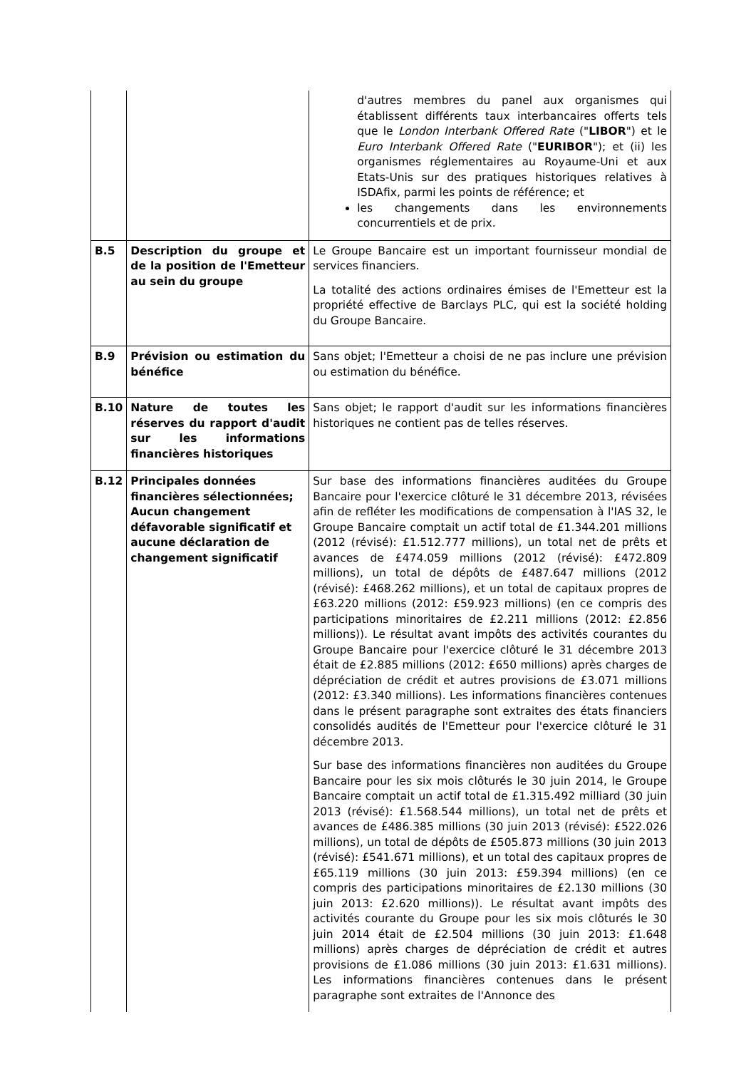| | | d'autres membres du panel aux organismes qui établissent différents taux interbancaires offerts tels que le London Interbank Offered Rate (" LIBOR ") et le Euro Interbank Offered Rate (" EURIBOR "); et (ii) les organismes réglementaires au Royaume-Uni et aux Etats-Unis sur des pratiques historiques relatives à ISDAfix, parmi les points de référence; et les changements dans les environnements concurrentiels et de prix. |
| B.5 | Description du groupe et de la position de l'Emetteur au sein du groupe | Le Groupe Bancaire est un important fournisseur mondial de services financiers. La totalité des actions ordinaires émises de l'Emetteur est la propriété effective de Barclays PLC, qui est la société holding du Groupe Bancaire. |
| B.9 | Prévision ou estimation du bénéfice | Sans objet; l'Emetteur a choisi de ne pas inclure une prévision ou estimation du bénéfice. |
| B.10 | Nature de toutes les réserves du rapport d'audit sur les informations financières historiques | Sans objet; le rapport d'audit sur les informations financières historiques ne contient pas de telles réserves. |
| B.12 | Principales données financières sélectionnées; Aucun changement défavorable significatif et aucune déclaration de changement significatif | Sur base des informations financières auditées du Groupe Bancaire pour l'exercice clôturé le 31 décembre 2013, révisées afin de refléter les modifications de compensation à l'IAS 32, le Groupe Bancaire comptait un actif total de £1.344.201 millions (2012 (révisé): £1.512.777 millions), un total net de prêts et avances de £474.059 millions (2012 (révisé): £472.809 millions), un total de dépôts de £487.647 millions (2012 (révisé): £468.262 millions), et un total de capitaux propres de £63.220 millions (2012: £59.923 millions) (en ce compris des participations minoritaires de £2.211 millions (2012: £2.856 millions)). Le résultat avant impôts des activités courantes du Groupe Bancaire pour l'exercice clôturé le 31 décembre 2013 était de £2.885 millions (2012: £650 millions) après charges de dépréciation de crédit et autres provisions de £3.071 millions (2012: £3.340 millions). Les informations financières contenues dans le présent paragraphe sont extraites des états financiers consolidés audités de l'Emetteur pour l'exercice clôturé le 31 décembre 2013. Sur base des informations financières non auditées du Groupe Bancaire pour les six mois clôturés le 30 juin 2014, le Groupe Bancaire comptait un actif total de £1.315.492 milliard (30 juin 2013 (révisé): £1.568.544 millions), un total net de prêts et avances de £486.385 millions (30 juin 2013 (révisé): £522.026 millions), un total de dépôts de £505.873 millions (30 juin 2013 (révisé): £541.671 millions), et un total des capitaux propres de £65.119 millions (30 juin 2013: £59.394 millions) (en ce compris des participations minoritaires de £2.130 millions (30 juin 2013: £2.620 millions)). Le résultat avant impôts des activités courante du Groupe pour les six mois clôturés le 30 juin 2014 était de £2.504 millions (30 juin 2013: £1.648 millions) après charges de dépréciation de crédit et autres provisions de £1.086 millions (30 juin 2013: £1.631 millions). Les informations financières contenues dans le présent paragraphe sont extraites de l'Annonce des |